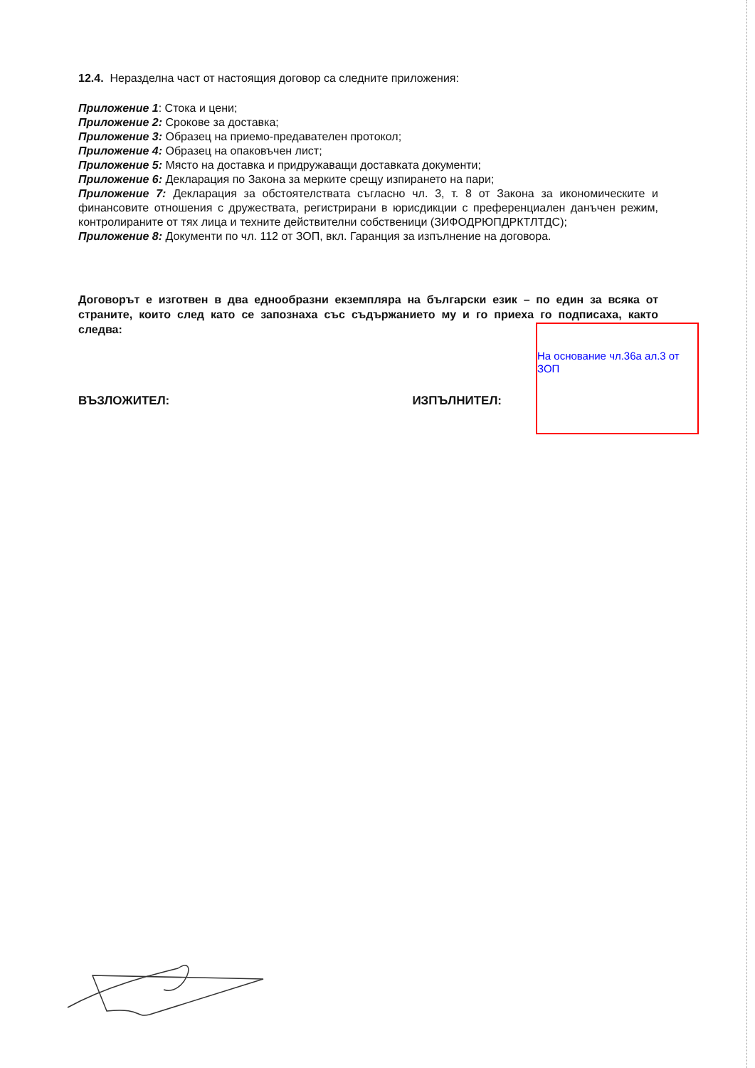12.4. Неразделна част от настоящия договор са следните приложения:
Приложение 1: Стока и цени;
Приложение 2: Срокове за доставка;
Приложение 3: Образец на приемо-предавателен протокол;
Приложение 4: Образец на опаковъчен лист;
Приложение 5: Място на доставка и придружаващи доставката документи;
Приложение 6: Декларация по Закона за мерките срещу изпирането на пари;
Приложение 7: Декларация за обстоятелствата съгласно чл. 3, т. 8 от Закона за икономическите и финансовите отношения с дружествата, регистрирани в юрисдикции с преференциален данъчен режим, контролираните от тях лица и техните действителни собственици (ЗИФОДРЮПДРКТЛТДС);
Приложение 8: Документи по чл. 112 от ЗОП, вкл. Гаранция за изпълнение на договора.
Договорът е изготвен в два еднообразни екземпляра на български език – по един за всяка от страните, които след като се запознаха със съдържанието му и го приеха го подписаха, както следва:
ВЪЗЛОЖИТЕЛ: ИЗПЪЛНИТЕЛ:
На основание чл.36а ал.3 от ЗОП